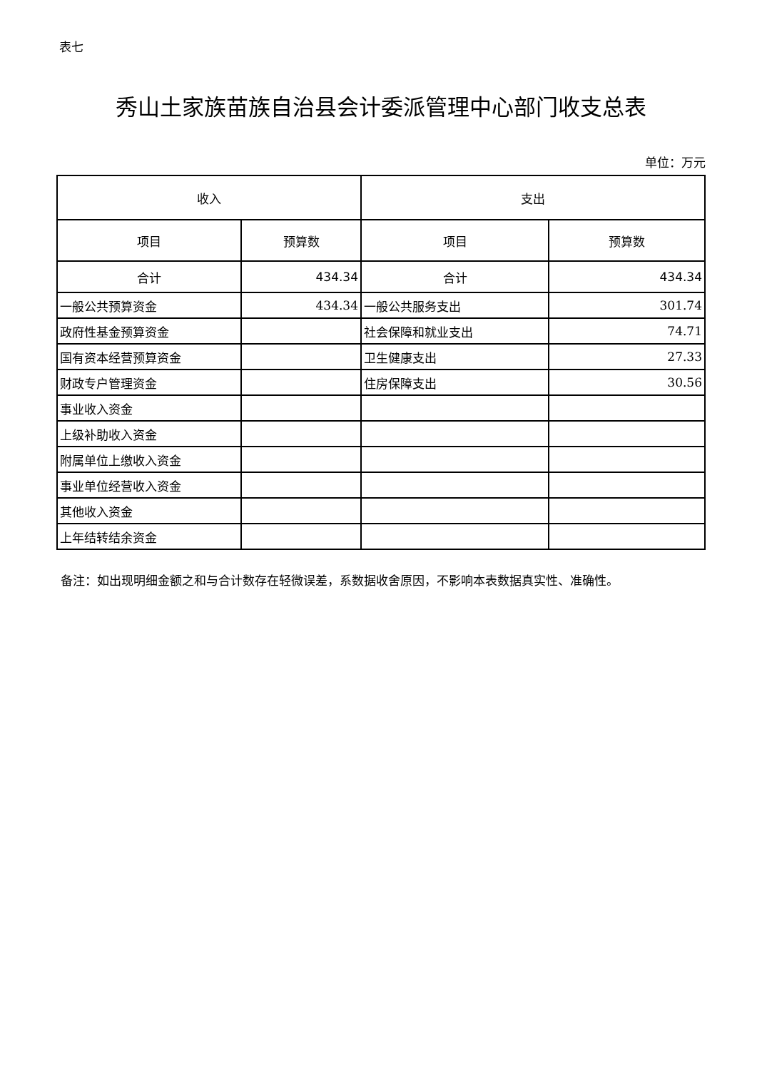表七
秀山土家族苗族自治县会计委派管理中心部门收支总表
单位：万元
| 收入 | | 支出 | |
| --- | --- | --- | --- |
| 项目 | 预算数 | 项目 | 预算数 |
| 合计 | 434.34 | 合计 | 434.34 |
| 一般公共预算资金 | 434.34 | 一般公共服务支出 | 301.74 |
| 政府性基金预算资金 | | 社会保障和就业支出 | 74.71 |
| 国有资本经营预算资金 | | 卫生健康支出 | 27.33 |
| 财政专户管理资金 | | 住房保障支出 | 30.56 |
| 事业收入资金 | | | |
| 上级补助收入资金 | | | |
| 附属单位上缴收入资金 | | | |
| 事业单位经营收入资金 | | | |
| 其他收入资金 | | | |
| 上年结转结余资金 | | | |
备注：如出现明细金额之和与合计数存在轻微误差，系数据收舍原因，不影响本表数据真实性、准确性。